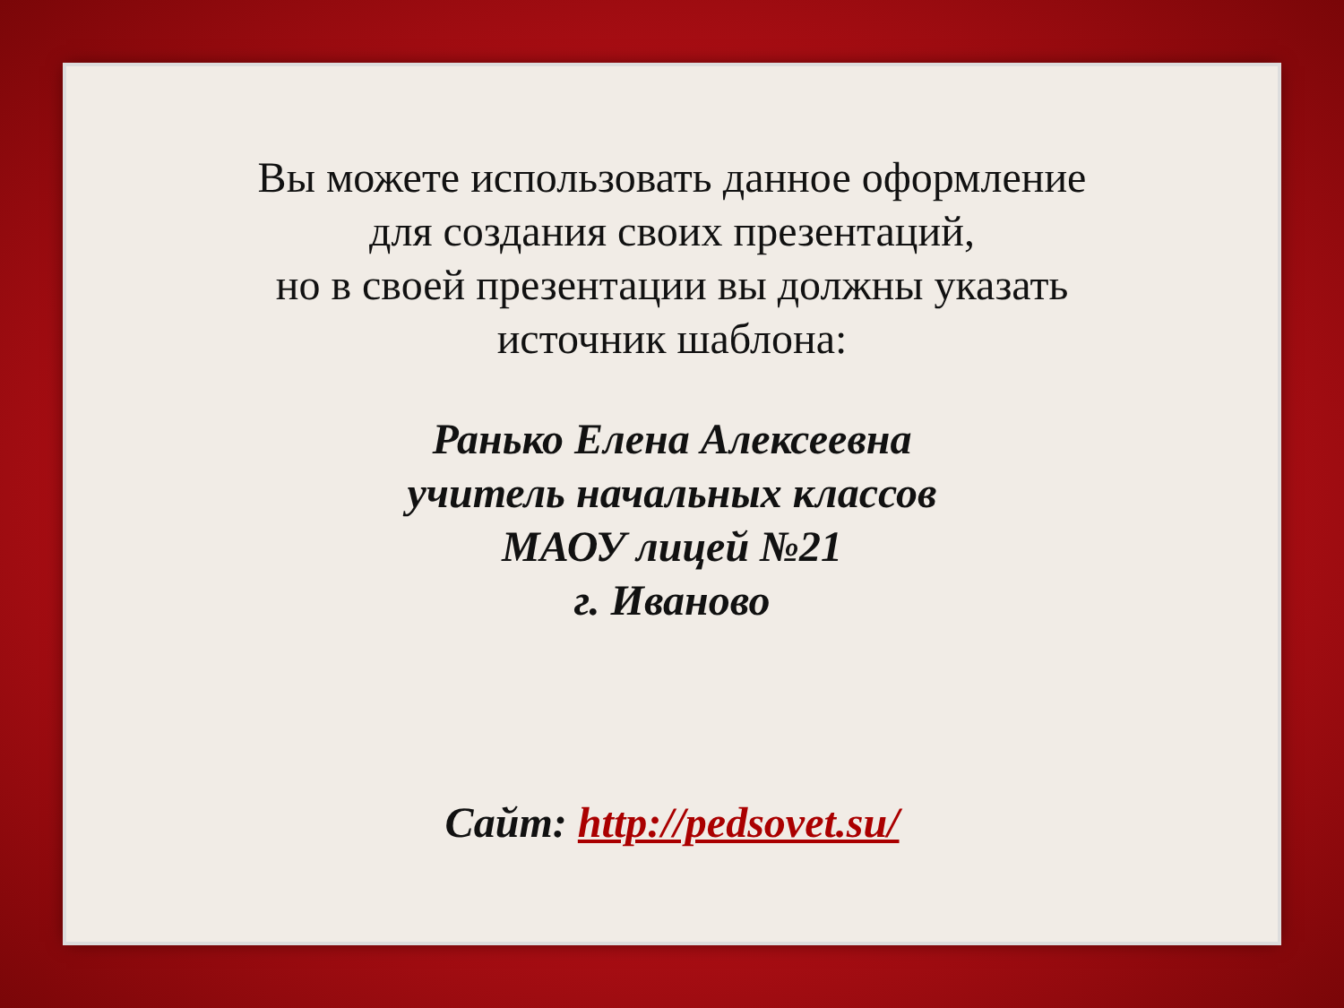Вы можете использовать данное оформление
для создания своих презентаций,
но в своей презентации вы должны указать
источник шаблона:
Ранько Елена Алексеевна
учитель начальных классов
МАОУ лицей №21
г. Иваново
Сайт: http://pedsovet.su/